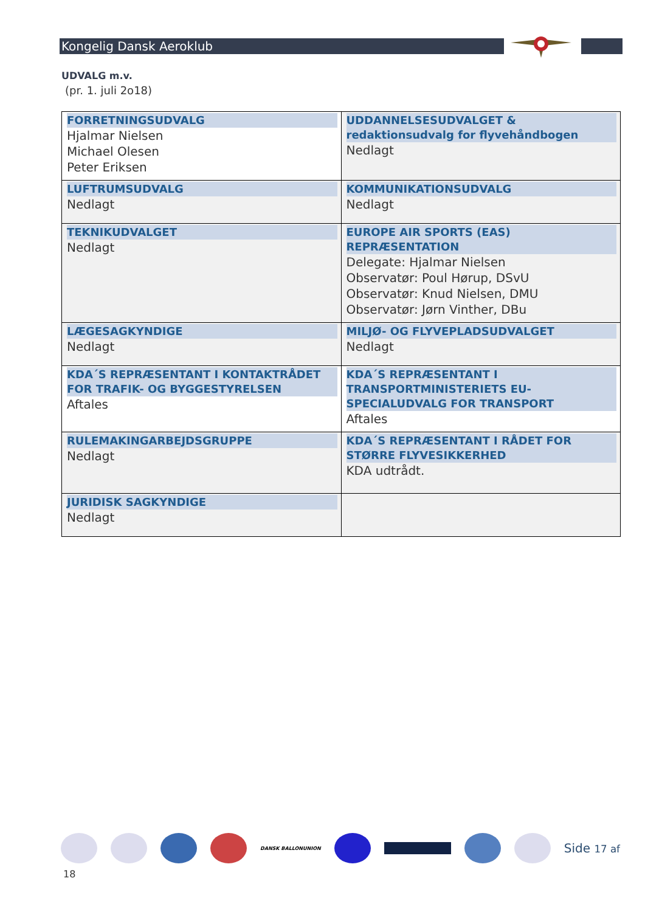Kongelig Dansk Aeroklub
UDVALG m.v.
(pr. 1. juli 2o18)
| FORRETNINGSUDVALG Hjalmar Nielsen Michael Olesen Peter Eriksen | UDDANNELSESUDVALGET & redaktionsudvalg for flyvehåndbogen Nedlagt |
| LUFTRUMSUDVALG Nedlagt | KOMMUNIKATIONSUDVALG Nedlagt |
| TEKNIKUDVALGET Nedlagt | EUROPE AIR SPORTS (EAS) REPRÆSENTATION Delegate: Hjalmar Nielsen Observatør: Poul Hørup, DSvU Observatør: Knud Nielsen, DMU Observatør: Jørn Vinther, DBu |
| LÆGESAGKYNDIGE Nedlagt | MILJØ- OG FLYVEPLADSUDVALGET Nedlagt |
| KDA´S REPRÆSENTANT I KONTAKTRÅDET FOR TRAFIK- OG BYGGESTYRELSEN Aftales | KDA´S REPRÆSENTANT I TRANSPORTMINISTERIETS EU-SPECIALUDVALG FOR TRANSPORT Aftales |
| RULEMAKINGARBEJDSGRUPPE Nedlagt | KDA´S REPRÆSENTANT I RÅDET FOR STØRRE FLYVESIKKERHED KDA udtrådt. |
| JURIDISK SAGKYNDIGE Nedlagt | |
DANSK BALLONUNION
Side 17 af
18